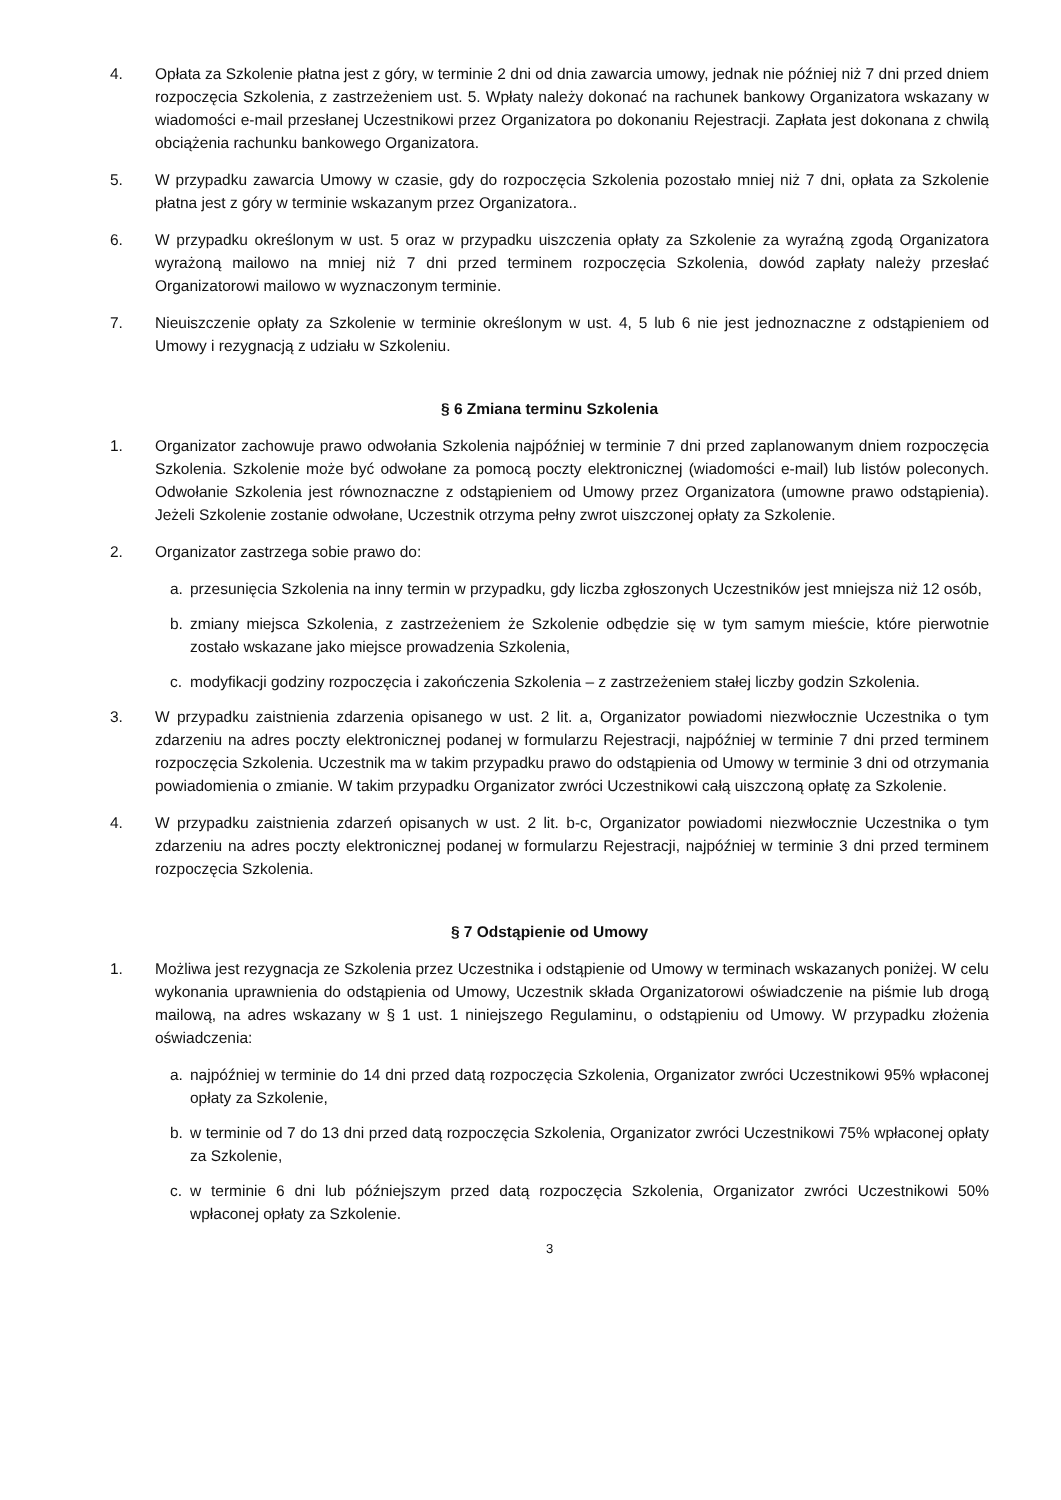4. Opłata za Szkolenie płatna jest z góry, w terminie 2 dni od dnia zawarcia umowy, jednak nie później niż 7 dni przed dniem rozpoczęcia Szkolenia, z zastrzeżeniem ust. 5. Wpłaty należy dokonać na rachunek bankowy Organizatora wskazany w wiadomości e-mail przesłanej Uczestnikowi przez Organizatora po dokonaniu Rejestracji. Zapłata jest dokonana z chwilą obciążenia rachunku bankowego Organizatora.
5. W przypadku zawarcia Umowy w czasie, gdy do rozpoczęcia Szkolenia pozostało mniej niż 7 dni, opłata za Szkolenie płatna jest z góry w terminie wskazanym przez Organizatora..
6. W przypadku określonym w ust. 5 oraz w przypadku uiszczenia opłaty za Szkolenie za wyraźną zgodą Organizatora wyrażoną mailowo na mniej niż 7 dni przed terminem rozpoczęcia Szkolenia, dowód zapłaty należy przesłać Organizatorowi mailowo w wyznaczonym terminie.
7. Nieuiszczenie opłaty za Szkolenie w terminie określonym w ust. 4, 5 lub 6 nie jest jednoznaczne z odstąpieniem od Umowy i rezygnacją z udziału w Szkoleniu.
§ 6 Zmiana terminu Szkolenia
1. Organizator zachowuje prawo odwołania Szkolenia najpóźniej w terminie 7 dni przed zaplanowanym dniem rozpoczęcia Szkolenia. Szkolenie może być odwołane za pomocą poczty elektronicznej (wiadomości e-mail) lub listów poleconych. Odwołanie Szkolenia jest równoznaczne z odstąpieniem od Umowy przez Organizatora (umowne prawo odstąpienia). Jeżeli Szkolenie zostanie odwołane, Uczestnik otrzyma pełny zwrot uiszczonej opłaty za Szkolenie.
2. Organizator zastrzega sobie prawo do:
a. przesunięcia Szkolenia na inny termin w przypadku, gdy liczba zgłoszonych Uczestników jest mniejsza niż 12 osób,
b. zmiany miejsca Szkolenia, z zastrzeżeniem że Szkolenie odbędzie się w tym samym mieście, które pierwotnie zostało wskazane jako miejsce prowadzenia Szkolenia,
c. modyfikacji godziny rozpoczęcia i zakończenia Szkolenia – z zastrzeżeniem stałej liczby godzin Szkolenia.
3. W przypadku zaistnienia zdarzenia opisanego w ust. 2 lit. a, Organizator powiadomi niezwłocznie Uczestnika o tym zdarzeniu na adres poczty elektronicznej podanej w formularzu Rejestracji, najpóźniej w terminie 7 dni przed terminem rozpoczęcia Szkolenia. Uczestnik ma w takim przypadku prawo do odstąpienia od Umowy w terminie 3 dni od otrzymania powiadomienia o zmianie. W takim przypadku Organizator zwróci Uczestnikowi całą uiszczoną opłatę za Szkolenie.
4. W przypadku zaistnienia zdarzeń opisanych w ust. 2 lit. b-c, Organizator powiadomi niezwłocznie Uczestnika o tym zdarzeniu na adres poczty elektronicznej podanej w formularzu Rejestracji, najpóźniej w terminie 3 dni przed terminem rozpoczęcia Szkolenia.
§ 7 Odstąpienie od Umowy
1. Możliwa jest rezygnacja ze Szkolenia przez Uczestnika i odstąpienie od Umowy w terminach wskazanych poniżej. W celu wykonania uprawnienia do odstąpienia od Umowy, Uczestnik składa Organizatorowi oświadczenie na piśmie lub drogą mailową, na adres wskazany w § 1 ust. 1 niniejszego Regulaminu, o odstąpieniu od Umowy. W przypadku złożenia oświadczenia:
a. najpóźniej w terminie do 14 dni przed datą rozpoczęcia Szkolenia, Organizator zwróci Uczestnikowi 95% wpłaconej opłaty za Szkolenie,
b. w terminie od 7 do 13 dni przed datą rozpoczęcia Szkolenia, Organizator zwróci Uczestnikowi 75% wpłaconej opłaty za Szkolenie,
c. w terminie 6 dni lub późniejszym przed datą rozpoczęcia Szkolenia, Organizator zwróci Uczestnikowi 50% wpłaconej opłaty za Szkolenie.
3